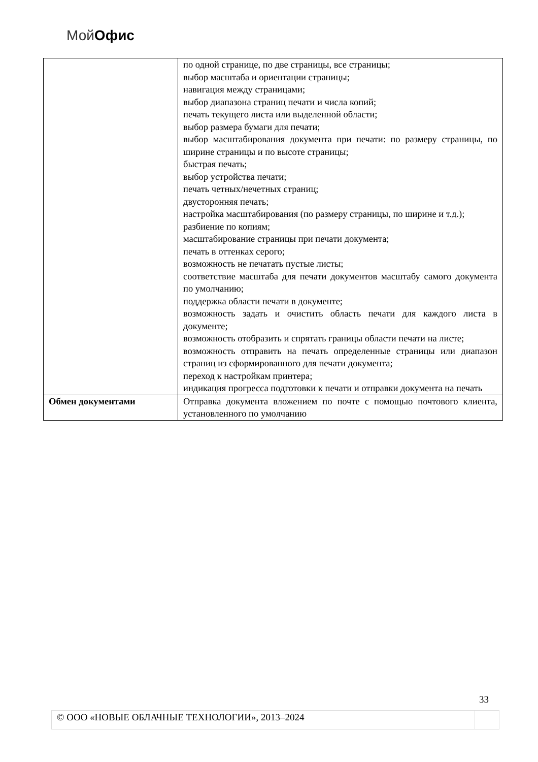Мой Офис
| | по одной странице, по две страницы, все страницы; выбор масштаба и ориентации страницы; навигация между страницами; выбор диапазона страниц печати и числа копий; печать текущего листа или выделенной области; выбор размера бумаги для печати; выбор масштабирования документа при печати: по размеру страницы, по ширине страницы и по высоте страницы; быстрая печать; выбор устройства печати; печать четных/нечетных страниц; двусторонняя печать; настройка масштабирования (по размеру страницы, по ширине и т.д.); разбиение по копиям; масштабирование страницы при печати документа; печать в оттенках серого; возможность не печатать пустые листы; соответствие масштаба для печати документов масштабу самого документа по умолчанию; поддержка области печати в документе; возможность задать и очистить область печати для каждого листа в документе; возможность отобразить и спрятать границы области печати на листе; возможность отправить на печать определенные страницы или диапазон страниц из сформированного для печати документа; переход к настройкам принтера; индикация прогресса подготовки к печати и отправки документа на печать |
| Обмен документами | Отправка документа вложением по почте с помощью почтового клиента, установленного по умолчанию |
33
© ООО «НОВЫЕ ОБЛАЧНЫЕ ТЕХНОЛОГИИ», 2013–2024